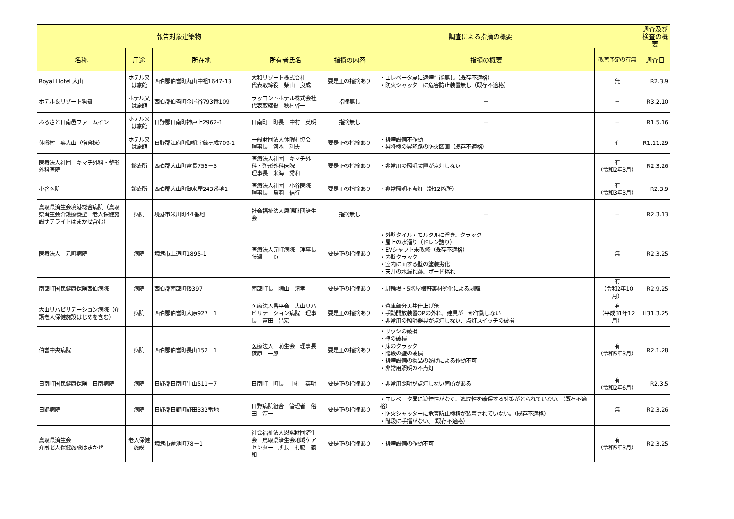| 報告対象建築物 | | | | 調査による指摘の概要 | | | 調査及び検査の概要 |
| --- | --- | --- | --- | --- | --- | --- | --- |
| 名称 | 用途 | 所在地 | 所有者氏名 | 指摘の内容 | 指摘の概要 | 改善予定の有無 | 調査日 |
| Royal Hotel 大山 | ホテル又は旅館 | 西伯郡伯耆町丸山中祖1647-13 | 大和リゾート株式会社 代表取締役 柴山 良成 | 要是正の指摘あり | ・エレベータ扉に遮煙性能無し（既存不適格） ・防火シャッターに危害防止装置無し（既存不適格） | 無 | R2.3.9 |
| ホテル＆リゾート狗賓 | ホテル又は旅館 | 西伯郡伯耆町金屋谷793番109 | ラッコントホテル株式会社 代表取締役 秋村啓一 | 指摘無し | － | － | R3.2.10 |
| ふるさと日南邑ファームイン | ホテル又は旅館 | 日野郡日南町神戸上2962-1 | 日南町 町長 中村 英明 | 指摘無し | － | － | R1.5.16 |
| 休暇村 奥大山（宿舎棟） | ホテル又は旅館 | 日野郡江府町御机字鏡ヶ成709-1 | 一般財団法人休暇村協会 理事長 河本 利夫 | 要是正の指摘あり | ・排煙設備不作動 ・昇降機の昇降路の防火区画（既存不適格） | 有 | R1.11.29 |
| 医療法人社団 キマチ外科・整形外科医院 | 診療所 | 西伯郡大山町富長755－5 | 医療法人社団 キマチ外科・整形外科医院 理事長 来海 秀和 | 要是正の指摘あり | ・非常用の照明装置が点灯しない | 有 （令和2年3月） | R2.3.26 |
| 小谷医院 | 診療所 | 西伯郡大山町御来屋243番地1 | 医療法人社団 小谷医院 理事長 鳥羽 信行 | 要是正の指摘あり | ・非常照明不点灯（計12箇所） | 有 （令和3年3月） | R2.3.9 |
| 鳥取県済生会境港総合病院（鳥取県済生会介護療養型 老人保健施設サテライトはまかぜ含む） | 病院 | 境港市米川町44番地 | 社会福祉法人恩賜財団済生会 | 指摘無し | － | － | R2.3.13 |
| 医療法人 元町病院 | 病院 | 境港市上道町1895-1 | 医療法人元町病院 理事長 藤瀬 一臣 | 要是正の指摘あり | ・外壁タイル・モルタルに浮き、クラック ・屋上の水溜り（ドレン詰り） ・EVシャフト未改修（既存不適格） ・内壁クラック ・室内に面する壁の塗装劣化 ・天井の水漏れ跡、ボード捲れ | 無 | R2.3.25 |
| 南部町国民健康保険西伯病院 | 病院 | 西伯郡南部町倭397 | 南部町長 陶山 清孝 | 要是正の指摘あり | ・駐輪場・5階屋根軒裏材劣化による剥離 | 有 （令和2年10月） | R2.9.25 |
| 大山リハビリテーション病院（介護老人保健施設はじめを含む） | 病院 | 西伯郡伯耆町大原927－1 | 医療法人昌平会 大山リハビリテーション病院 理事長 富田 昌宏 | 要是正の指摘あり | ・倉庫部分天井仕上げ無 ・手動開放装置OPの外れ、建具が一部作動しない ・非常用の照明器具が点灯しない、点灯スイッチの破損 | 有 （平成31年12月） | H31.3.25 |
| 伯耆中央病院 | 病院 | 西伯郡伯耆町長山152－1 | 医療法人 萌生会 理事長 篠原 一郎 | 要是正の指摘あり | ・サッシの破損 ・壁の破損 ・床のクラック ・階段の壁の破損 ・排煙設備の物品の妨げによる作動不可 ・非常用照明の不点灯 | 有 （令和5年3月） | R2.1.28 |
| 日南町国民健康保険 日南病院 | 病院 | 日野郡日南町生山511－7 | 日南町 町長 中村 英明 | 要是正の指摘あり | ・非常用照明が点灯しない箇所がある | 有 （令和2年6月） | R2.3.5 |
| 日野病院 | 病院 | 日野郡日野町野田332番地 | 日野病院組合 管理者 俗田 淳一 | 要是正の指摘あり | ・エレベータ扉に遮煙性がなく、遮煙性を確保する対策がとられていない。（既存不適格） ・防火シャッターに危害防止機構が装着されていない。（既存不適格） ・階段に手摺がない。（既存不適格） | 無 | R2.3.26 |
| 鳥取県済生会 介護老人保健施設はまかぜ | 老人保健施設 | 境港市蓮池町78－1 | 社会福祉法人恩賜財団済生会 鳥取県済生会地域ケアセンター 所長 村脇 義和 | 要是正の指摘あり | ・排煙設備の作動不可 | 有 （令和5年3月） | R2.3.25 |